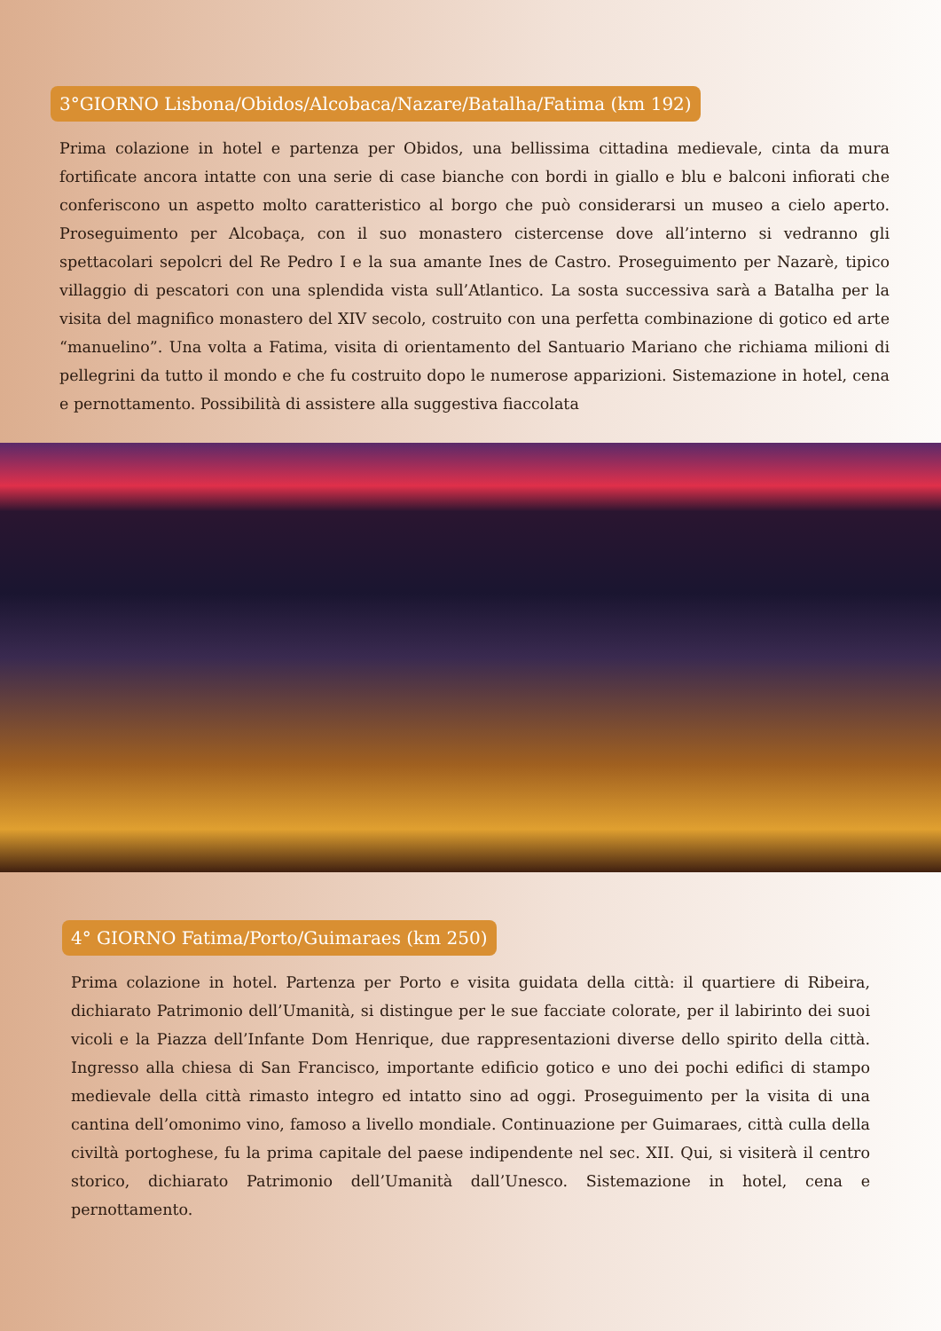3°GIORNO Lisbona/Obidos/Alcobaca/Nazare/Batalha/Fatima (km 192)
Prima colazione in hotel e partenza per Obidos, una bellissima cittadina medievale, cinta da mura fortificate ancora intatte con una serie di case bianche con bordi in giallo e blu e balconi infiorati che conferiscono un aspetto molto caratteristico al borgo che può considerarsi un museo a cielo aperto. Proseguimento per Alcobaça, con il suo monastero cistercense dove all’interno si vedranno gli spettacolari sepolcri del Re Pedro I e la sua amante Ines de Castro. Proseguimento per Nazarè, tipico villaggio di pescatori con una splendida vista sull’Atlantico. La sosta successiva sarà a Batalha per la visita del magnifico monastero del XIV secolo, costruito con una perfetta combinazione di gotico ed arte “manuelino”. Una volta a Fatima, visita di orientamento del Santuario Mariano che richiama milioni di pellegrini da tutto il mondo e che fu costruito dopo le numerose apparizioni. Sistemazione in hotel, cena e pernottamento. Possibilità di assistere alla suggestiva fiaccolata
4° GIORNO Fatima/Porto/Guimaraes (km 250)
Prima colazione in hotel. Partenza per Porto e visita guidata della città: il quartiere di Ribeira, dichiarato Patrimonio dell’Umanità, si distingue per le sue facciate colorate, per il labirinto dei suoi vicoli e la Piazza dell’Infante Dom Henrique, due rappresentazioni diverse dello spirito della città. Ingresso alla chiesa di San Francisco, importante edificio gotico e uno dei pochi edifici di stampo medievale della città rimasto integro ed intatto sino ad oggi. Proseguimento per la visita di una cantina dell’omonimo vino, famoso a livello mondiale. Continuazione per Guimaraes, città culla della civiltà portoghese, fu la prima capitale del paese indipendente nel sec. XII. Qui, si visiterà il centro storico, dichiarato Patrimonio dell’Umanità dall’Unesco. Sistemazione in hotel, cena e pernottamento.